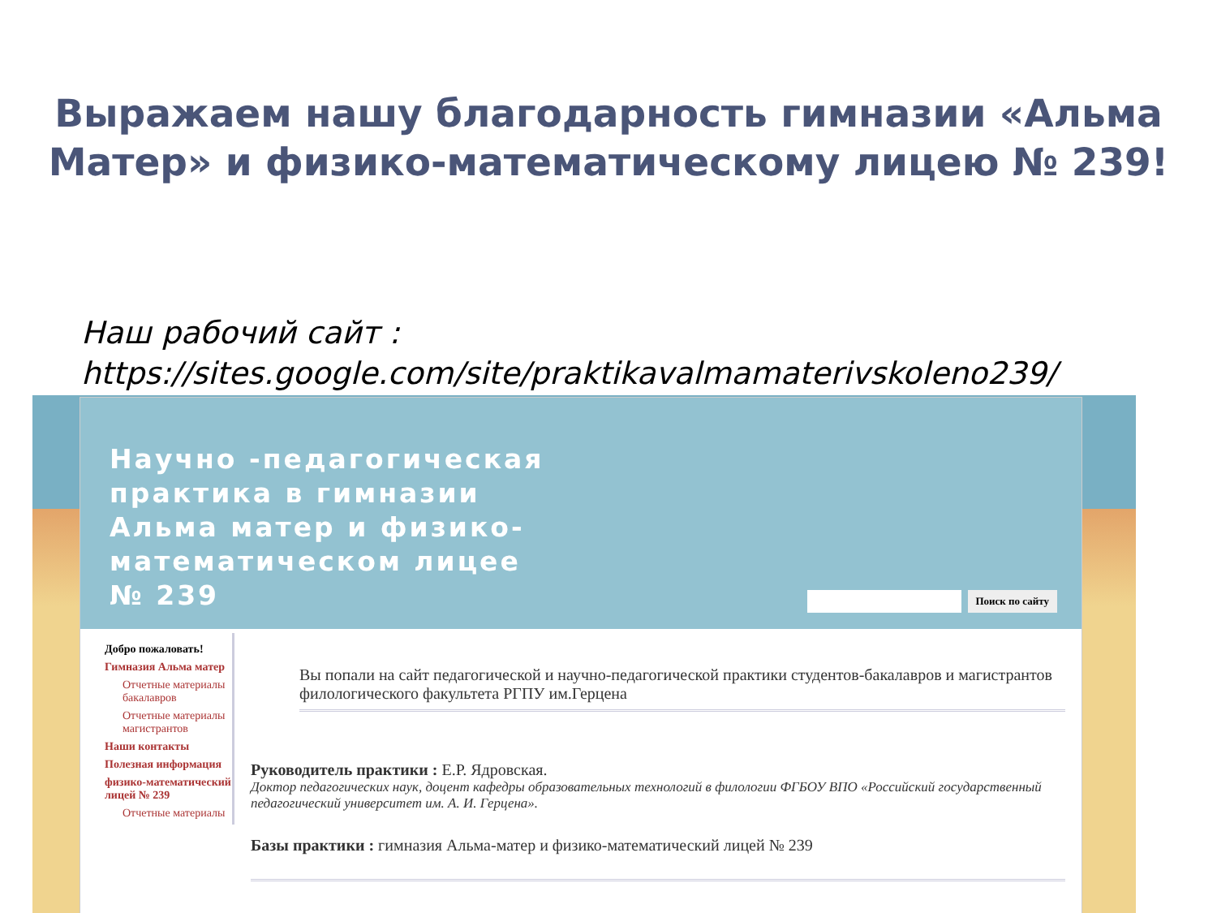Выражаем нашу благодарность гимназии «Альма Матер» и физико-математическому лицею № 239!
Наш рабочий сайт :
https://sites.google.com/site/praktikavalmamaterivskoleno239/
Научно -педагогическая практика в гимназии Альма матер и физико-математическом лицее № 239
Поиск по сайту
Добро пожаловать!
Гимназия Альма матер
Отчетные материалы бакалавров
Отчетные материалы магистрантов
Наши контакты
Полезная информация
физико-математический лицей № 239
Отчетные материалы
Вы попали на сайт педагогической и научно-педагогической практики студентов-бакалавров и магистрантов филологического факультета РГПУ им.Герцена
Руководитель практики : Е.Р. Ядровская.
Доктор педагогических наук, доцент кафедры образовательных технологий в филологии ФГБОУ ВПО «Российский государственный педагогический университет им. А. И. Герцена».
Базы практики : гимназия Альма-матер и физико-математический лицей № 239